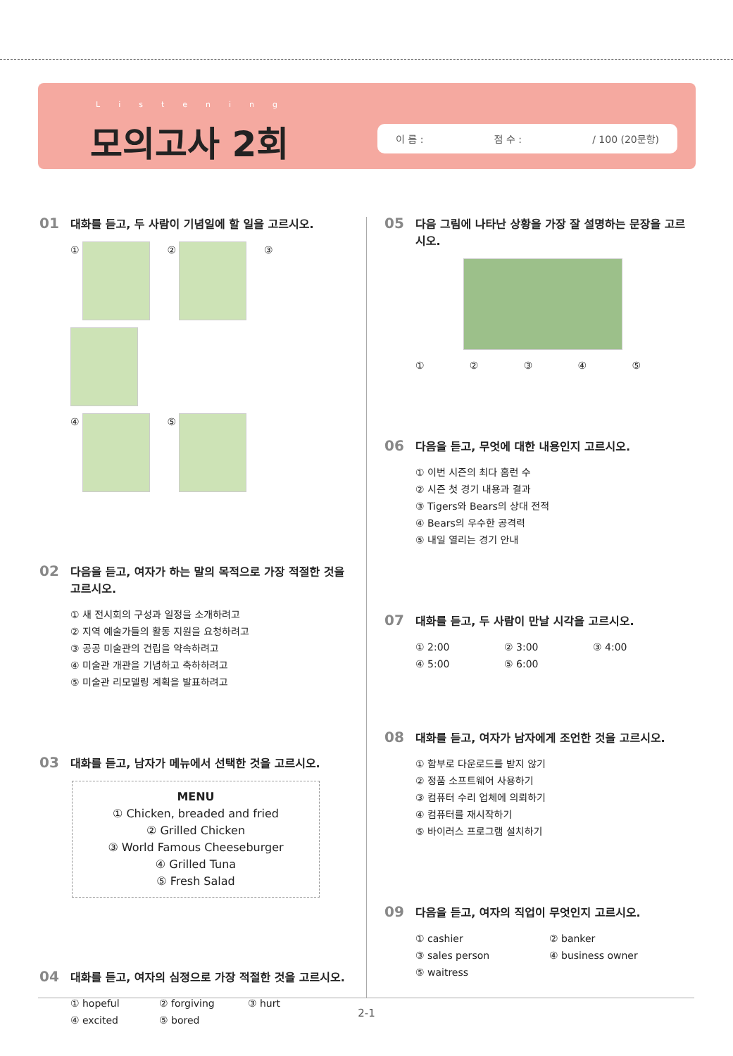Listening
모의고사 2회 이 름 : 점 수 : / 100 (20문항)
01 대화를 듣고, 두 사람이 기념일에 할 일을 고르시오.
① ② ③
④ ⑤
02 다음을 듣고, 여자가 하는 말의 목적으로 가장 적절한 것을 고르시오.
① 새 전시회의 구성과 일정을 소개하려고
② 지역 예술가들의 활동 지원을 요청하려고
③ 공공 미술관의 건립을 약속하려고
④ 미술관 개관을 기념하고 축하하려고
⑤ 미술관 리모델링 계획을 발표하려고
03 대화를 듣고, 남자가 메뉴에서 선택한 것을 고르시오.
MENU
① Chicken, breaded and fried
② Grilled Chicken
③ World Famous Cheeseburger
④ Grilled Tuna
⑤ Fresh Salad
04 대화를 듣고, 여자의 심정으로 가장 적절한 것을 고르시오.
① hopeful ② forgiving ③ hurt ④ excited ⑤ bored
05 다음 그림에 나타난 상황을 가장 잘 설명하는 문장을 고르시오.
①②③④⑤
06 다음을 듣고, 무엇에 대한 내용인지 고르시오.
① 이번 시즌의 최다 홈런 수
② 시즌 첫 경기 내용과 결과
③ Tigers와 Bears의 상대 전적
④ Bears의 우수한 공격력
⑤ 내일 열리는 경기 안내
07 대화를 듣고, 두 사람이 만날 시각을 고르시오.
① 2:00 ② 3:00 ③ 4:00 ④ 5:00 ⑤ 6:00
08 대화를 듣고, 여자가 남자에게 조언한 것을 고르시오.
① 함부로 다운로드를 받지 않기
② 정품 소프트웨어 사용하기
③ 컴퓨터 수리 업체에 의뢰하기
④ 컴퓨터를 재시작하기
⑤ 바이러스 프로그램 설치하기
09 다음을 듣고, 여자의 직업이 무엇인지 고르시오.
① cashier ② banker ③ sales person ④ business owner ⑤ waitress
2-1